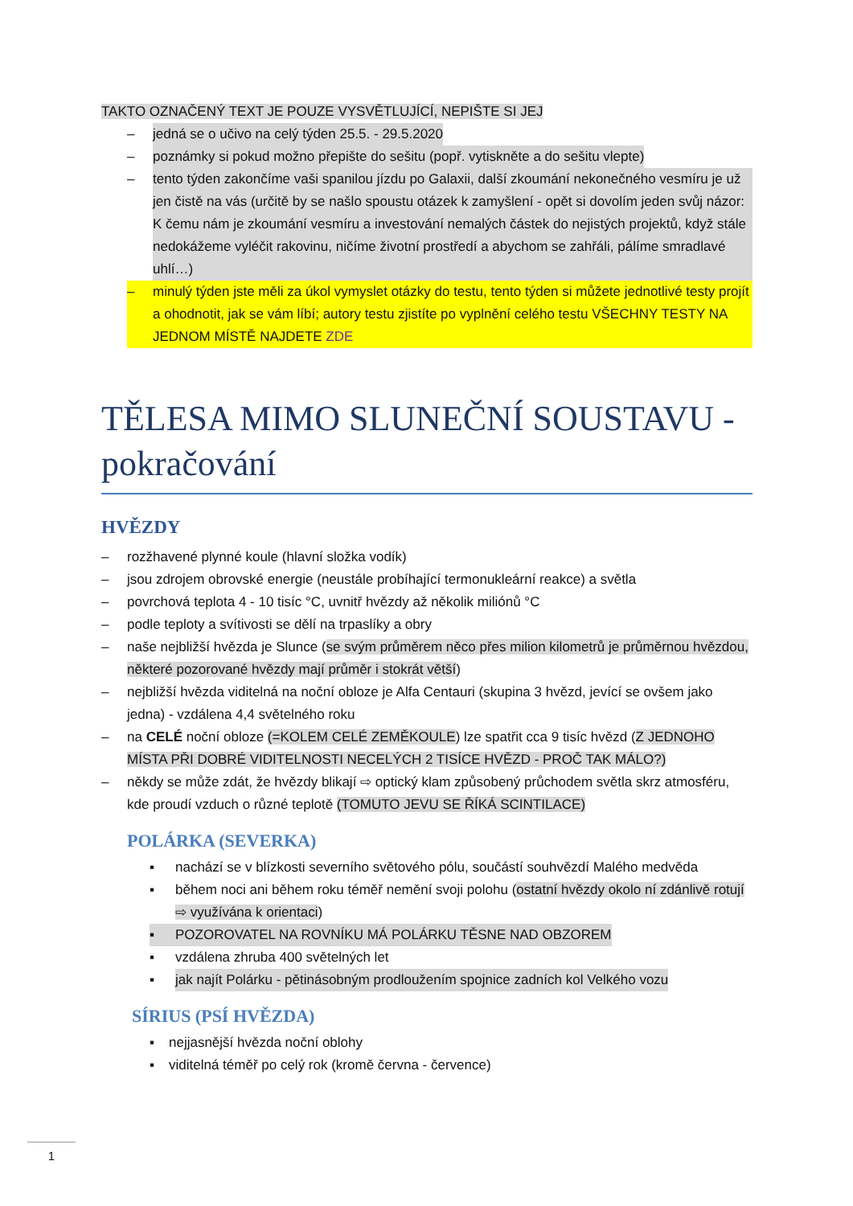TAKTO OZNAČENÝ TEXT JE POUZE VYSVĚTLUJÍCÍ, NEPIŠTE SI JEJ
– jedná se o učivo na celý týden 25.5. - 29.5.2020
– poznámky si pokud možno přepište do sešitu (popř. vytiskněte a do sešitu vlepte)
– tento týden zakončíme vaši spanilou jízdu po Galaxii, další zkoumání nekonečného vesmíru je už jen čistě na vás (určitě by se našlo spoustu otázek k zamyšlení - opět si dovolím jeden svůj názor: K čemu nám je zkoumání vesmíru a investování nemalých částek do nejistých projektů, když stále nedokážeme vyléčit rakovinu, ničíme životní prostředí a abychom se zahřáli, pálíme smradlavé uhlí…)
– minulý týden jste měli za úkol vymyslet otázky do testu, tento týden si můžete jednotlivé testy projít a ohodnotit, jak se vám líbí; autory testu zjistíte po vyplnění celého testu VŠECHNY TESTY NA JEDNOM MÍSTĚ NAJDETE ZDE
TĚLESA MIMO SLUNEČNÍ SOUSTAVU - pokračování
HVĚZDY
– rozžhavené plynné koule (hlavní složka vodík)
– jsou zdrojem obrovské energie (neustále probíhající termonukleární reakce) a světla
– povrchová teplota 4 - 10 tisíc °C, uvnitř hvězdy až několik miliónů °C
– podle teploty a svítivosti se dělí na trpaslíky a obry
– naše nejbližší hvězda je Slunce (se svým průměrem něco přes milion kilometrů je průměrnou hvězdou, některé pozorované hvězdy mají průměr i stokrát větší)
– nejbližší hvězda viditelná na noční obloze je Alfa Centauri (skupina 3 hvězd, jevící se ovšem jako jedna) - vzdálena 4,4 světelného roku
– na CELÉ noční obloze (=KOLEM CELÉ ZEMĚKOULE) lze spatřit cca 9 tisíc hvězd (Z JEDNOHO MÍSTA PŘI DOBRÉ VIDITELNOSTI NECELÝCH 2 TISÍCE HVĚZD - PROČ TAK MÁLO?)
– někdy se může zdát, že hvězdy blikají ⇨ optický klam způsobený průchodem světla skrz atmosféru, kde proudí vzduch o různé teplotě (TOMUTO JEVU SE ŘÍKÁ SCINTILACE)
POLÁRKA (SEVERKA)
▪ nachází se v blízkosti severního světového pólu, součástí souhvězdí Malého medvěda
▪ během noci ani během roku téměř nemění svoji polohu (ostatní hvězdy okolo ní zdánlivě rotují ⇨ využívána k orientaci)
▪ POZOROVATEL NA ROVNÍKU MÁ POLÁRKU TĚSNE NAD OBZOREM
▪ vzdálena zhruba 400 světelných let
▪ jak najít Polárku - pětinásobným prodloužením spojnice zadních kol Velkého vozu
SÍRIUS (PSÍ HVĚZDA)
▪ nejjasnější hvězda noční oblohy
▪ viditelná téměř po celý rok (kromě června - července)
1